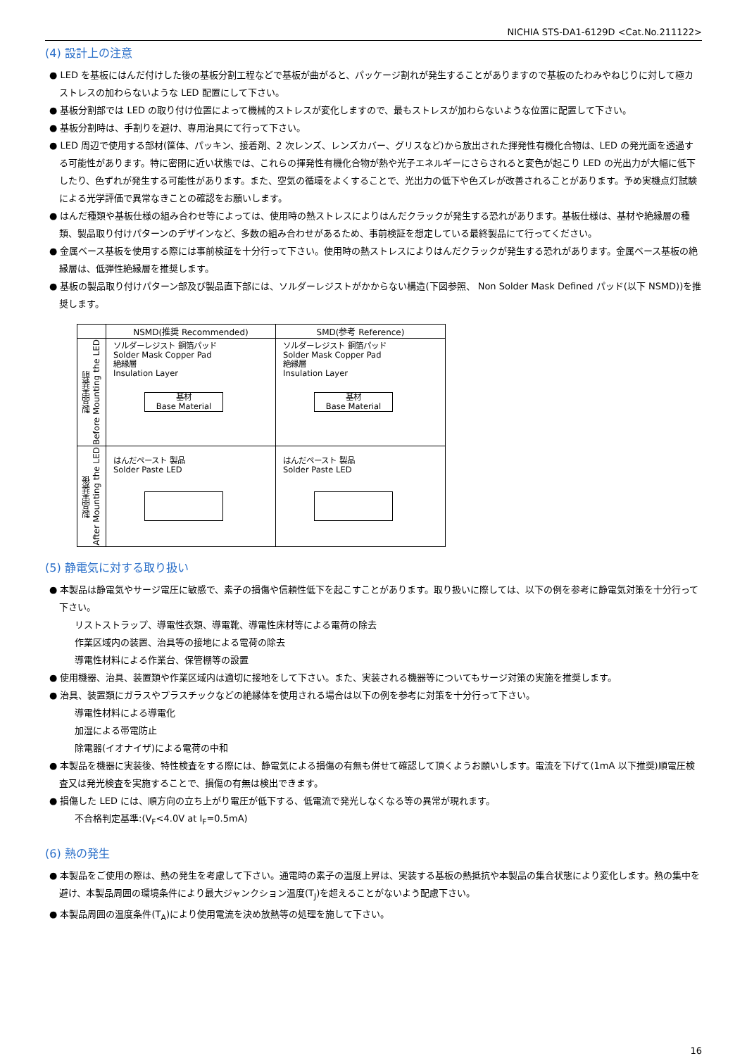NICHIA STS-DA1-6129D <Cat.No.211122>
(4) 設計上の注意
● LED を基板にはんだ付けした後の基板分割工程などで基板が曲がると、パッケージ割れが発生することがありますので基板のたわみやねじりに対して極カストレスの加わらないような LED 配置にして下さい。
● 基板分割部では LED の取り付け位置によって機械的ストレスが変化しますので、最もストレスが加わらないような位置に配置して下さい。
● 基板分割時は、手割りを避け、専用治具にて行って下さい。
● LED 周辺で使用する部材(筐体、パッキン、接着剤、2 次レンズ、レンズカバー、グリスなど)から放出された揮発性有機化合物は、LED の発光面を透過する可能性があります。特に密閉に近い状態では、これらの揮発性有機化合物が熱や光子エネルギーにさらされると変色が起こり LED の光出力が大幅に低下したり、色ずれが発生する可能性があります。また、空気の循環をよくすることで、光出力の低下や色ズレが改善されることがあります。予め実機点灯試験による光学評価で異常なきことの確認をお願いします。
● はんだ種類や基板仕様の組み合わせ等によっては、使用時の熱ストレスによりはんだクラックが発生する恐れがあります。基板仕様は、基材や絶縁層の種類、製品取り付けパターンのデザインなど、多数の組み合わせがあるため、事前検証を想定している最終製品にて行ってください。
● 金属ベース基板を使用する際には事前検証を十分行って下さい。使用時の熱ストレスによりはんだクラックが発生する恐れがあります。金属ベース基板の絶縁層は、低弾性絶縁層を推奨します。
● 基板の製品取り付けパターン部及び製品直下部には、ソルダーレジストがかからない構造(下図参照、 Non Solder Mask Defined パッド(以下 NSMD))を推奨します。
| | NSMD(推奨 Recommended) | SMD(参考 Reference) |
| --- | --- | --- |
| 製品実装前 Before Mounting the LED | ソルダーレジスト 銅箔パッド Solder Mask Copper Pad 絶縁層 Insulation Layer 基材 Base Material | ソルダーレジスト 銅箔パッド Solder Mask Copper Pad 絶縁層 Insulation Layer 基材 Base Material |
| 製品実装後 After Mounting the LED | はんだペースト 製品 Solder Paste LED | はんだペースト 製品 Solder Paste LED |
(5) 静電気に対する取り扱い
● 本製品は静電気やサージ電圧に敏感で、素子の損傷や信頼性低下を起こすことがあります。取り扱いに際しては、以下の例を参考に静電気対策を十分行って下さい。
リストストラップ、導電性衣類、導電靴、導電性床材等による電荷の除去
作業区域内の装置、治具等の接地による電荷の除去
導電性材料による作業台、保管棚等の設置
● 使用機器、治具、装置類や作業区域内は適切に接地をして下さい。また、実装される機器等についてもサージ対策の実施を推奨します。
● 治具、装置類にガラスやプラスチックなどの絶縁体を使用される場合は以下の例を参考に対策を十分行って下さい。
導電性材料による導電化
加湿による帯電防止
除電器(イオナイザ)による電荷の中和
● 本製品を機器に実装後、特性検査をする際には、静電気による損傷の有無も併せて確認して頂くようお願いします。電流を下げて(1mA 以下推奨)順電圧検査又は発光検査を実施することで、損傷の有無は検出できます。
● 損傷した LED には、順方向の立ち上がり電圧が低下する、低電流で発光しなくなる等の異常が現れます。
不合格判定基準:(V<sub>F</sub><4.0V at I<sub>F</sub>=0.5mA)
(6) 熱の発生
● 本製品をご使用の際は、熱の発生を考慮して下さい。通電時の素子の温度上昇は、実装する基板の熱抵抗や本製品の集合状態により変化します。熱の集中を避け、本製品周囲の環境条件により最大ジャンクション温度(T<sub>J</sub>)を超えることがないよう配慮下さい。
● 本製品周囲の温度条件(T<sub>A</sub>)により使用電流を決め放熱等の処理を施して下さい。
16